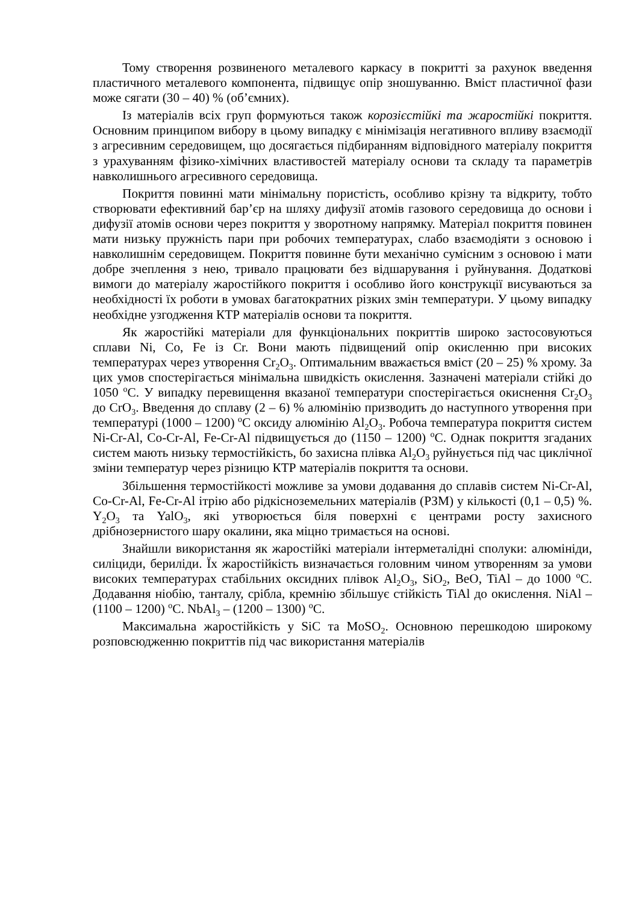Тому створення розвиненого металевого каркасу в покритті за рахунок введення пластичного металевого компонента, підвищує опір зношуванню. Вміст пластичної фази може сягати (30 – 40) % (об’ємних).
Із матеріалів всіх груп формуються також корозієстійкі та жаростійкі покриття. Основним принципом вибору в цьому випадку є мінімізація негативного впливу взаємодії з агресивним середовищем, що досягається підбиранням відповідного матеріалу покриття з урахуванням фізико-хімічних властивостей матеріалу основи та складу та параметрів навколишнього агресивного середовища.
Покриття повинні мати мінімальну пористість, особливо крізну та відкриту, тобто створювати ефективний бар’єр на шляху дифузії атомів газового середовища до основи і дифузії атомів основи через покриття у зворотному напрямку. Матеріал покриття повинен мати низьку пружність пари при робочих температурах, слабо взаємодіяти з основою і навколишнім середовищем. Покриття повинне бути механічно сумісним з основою і мати добре зчеплення з нею, тривало працювати без відшарування і руйнування. Додаткові вимоги до матеріалу жаростійкого покриття і особливо його конструкції висуваються за необхідності їх роботи в умовах багатократних різких змін температури. У цьому випадку необхідне узгодження КТР матеріалів основи та покриття.
Як жаростійкі матеріали для функціональних покриттів широко застосовуються сплави Ni, Co, Fe із Cr. Вони мають підвищений опір окисленню при високих температурах через утворення Cr<sub>2</sub>O<sub>3</sub>. Оптимальним вважається вміст (20 – 25) % хрому. За цих умов спостерігається мінімальна швидкість окислення. Зазначені матеріали стійкі до 1050 <sup>o</sup>C. У випадку перевищення вказаної температури спостерігається окиснення Cr<sub>2</sub>O<sub>3</sub> до CrO<sub>3</sub>. Введення до сплаву (2 – 6) % алюмінію призводить до наступного утворення при температурі (1000 – 1200) <sup>o</sup>C оксиду алюмінію Al<sub>2</sub>O<sub>3</sub>. Робоча температура покриття систем Ni-Cr-Al, Co-Cr-Al, Fe-Cr-Al підвищується до (1150 – 1200) <sup>o</sup>C. Однак покриття згаданих систем мають низьку термостійкість, бо захисна плівка Al<sub>2</sub>O<sub>3</sub> руйнується під час циклічної зміни температур через різницю КТР матеріалів покриття та основи.
Збільшення термостійкості можливе за умови додавання до сплавів систем Ni-Cr-Al, Co-Cr-Al, Fe-Cr-Al ітрію або рідкісноземельних матеріалів (РЗМ) у кількості (0,1 – 0,5) %. Y<sub>2</sub>O<sub>3</sub> та YalO<sub>3</sub>, які утворюється біля поверхні є центрами росту захисного дрібнозернистого шару окалини, яка міцно тримається на основі.
Знайшли використання як жаростійкі матеріали інтерметалідні сполуки: алюмініди, силіциди, бериліди. Їх жаростійкість визначається головним чином утворенням за умови високих температурах стабільних оксидних плівок Al<sub>2</sub>O<sub>3</sub>, SiO<sub>2</sub>, BeO, TiAl – до 1000 <sup>o</sup>C. Додавання ніобію, танталу, срібла, кремнію збільшує стійкість TiAl до окислення. NiAl – (1100 – 1200) <sup>o</sup>C. NbAl<sub>3</sub> – (1200 – 1300) <sup>o</sup>C.
Максимальна жаростійкість у SiC та MoSO<sub>2</sub>. Основною перешкодою широкому розповсюдженню покриттів під час використання матеріалів